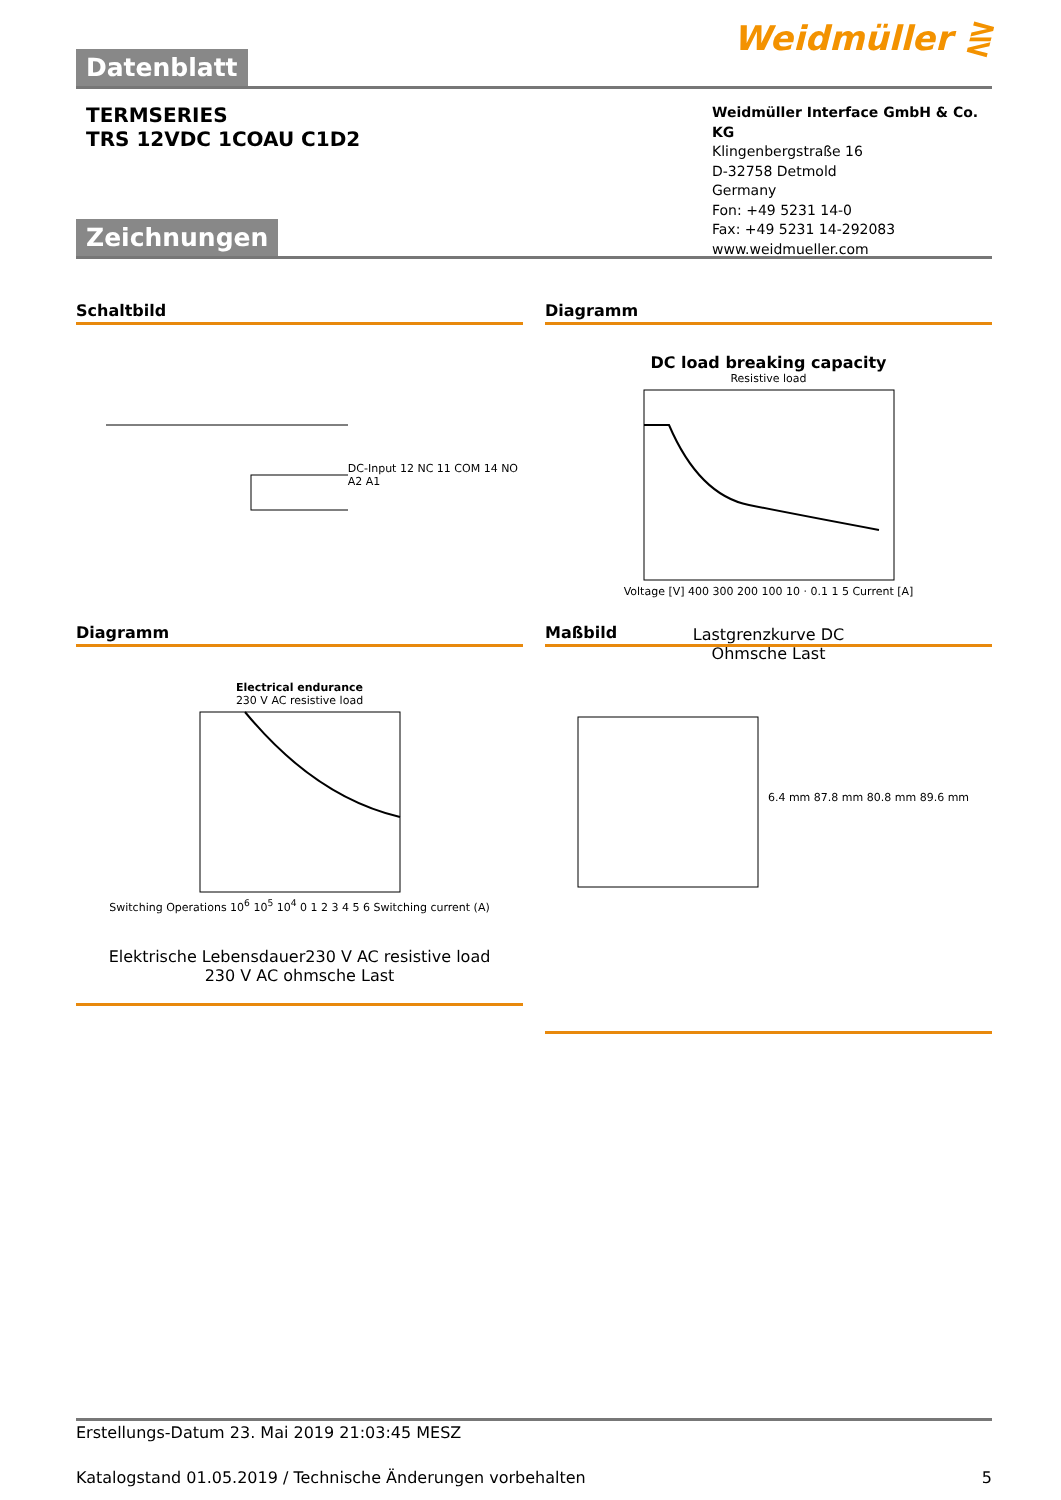Datenblatt
Weidmüller ⋛
TERMSERIES
TRS 12VDC 1COAU C1D2
Weidmüller Interface GmbH & Co. KG
Klingenbergstraße 16
D-32758 Detmold
Germany
Fon: +49 5231 14-0
Fax: +49 5231 14-292083
www.weidmueller.com
Zeichnungen
Schaltbild
DC-Input 12 NC 11 COM 14 NO A2 A1
Diagramm
DC load breaking capacity
Resistive load
Voltage [V] 400 300 200 100 10 · 0.1 1 5 Current [A]
Lastgrenzkurve DC
Ohmsche Last
Diagramm
Electrical endurance
230 V AC resistive load
Switching Operations 10<sup>6</sup> 10<sup>5</sup> 10<sup>4</sup> 0 1 2 3 4 5 6 Switching current (A)
Elektrische Lebensdauer230 V AC resistive load
230 V AC ohmsche Last
Maßbild
6.4 mm 87.8 mm 80.8 mm 89.6 mm
Erstellungs-Datum 23. Mai 2019 21:03:45 MESZ
Katalogstand 01.05.2019 / Technische Änderungen vorbehalten 5